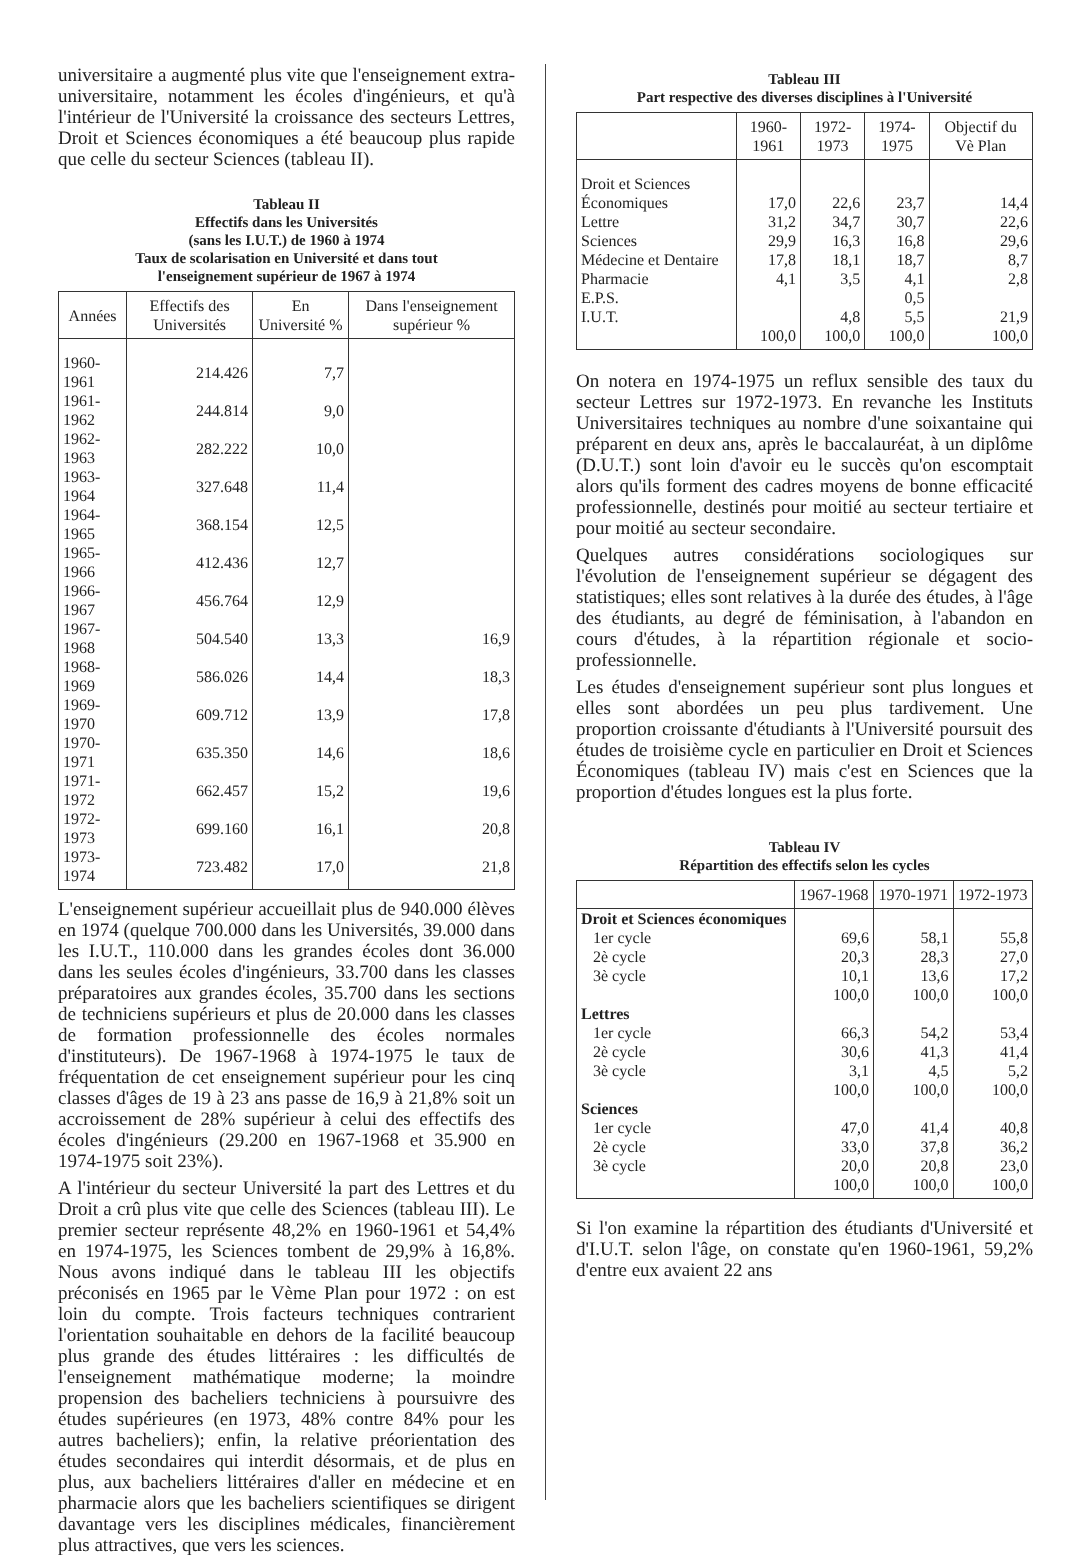universitaire a augmenté plus vite que l'enseignement extra-universitaire, notamment les écoles d'ingénieurs, et qu'à l'intérieur de l'Université la croissance des secteurs Lettres, Droit et Sciences économiques a été beaucoup plus rapide que celle du secteur Sciences (tableau II).
Tableau II
Effectifs dans les Universités
(sans les I.U.T.) de 1960 à 1974
Taux de scolarisation en Université et dans tout
l'enseignement supérieur de 1967 à 1974
| Années | Effectifs des Universités | En Université % | Dans l'enseignement supérieur % |
| --- | --- | --- | --- |
| 1960-1961 | 214.426 | 7,7 | |
| 1961-1962 | 244.814 | 9,0 | |
| 1962-1963 | 282.222 | 10,0 | |
| 1963-1964 | 327.648 | 11,4 | |
| 1964-1965 | 368.154 | 12,5 | |
| 1965-1966 | 412.436 | 12,7 | |
| 1966-1967 | 456.764 | 12,9 | |
| 1967-1968 | 504.540 | 13,3 | 16,9 |
| 1968-1969 | 586.026 | 14,4 | 18,3 |
| 1969-1970 | 609.712 | 13,9 | 17,8 |
| 1970-1971 | 635.350 | 14,6 | 18,6 |
| 1971-1972 | 662.457 | 15,2 | 19,6 |
| 1972-1973 | 699.160 | 16,1 | 20,8 |
| 1973-1974 | 723.482 | 17,0 | 21,8 |
L'enseignement supérieur accueillait plus de 940.000 élèves en 1974 (quelque 700.000 dans les Universités, 39.000 dans les I.U.T., 110.000 dans les grandes écoles dont 36.000 dans les seules écoles d'ingénieurs, 33.700 dans les classes préparatoires aux grandes écoles, 35.700 dans les sections de techniciens supérieurs et plus de 20.000 dans les classes de formation professionnelle des écoles normales d'instituteurs). De 1967-1968 à 1974-1975 le taux de fréquentation de cet enseignement supérieur pour les cinq classes d'âges de 19 à 23 ans passe de 16,9 à 21,8% soit un accroissement de 28% supérieur à celui des effectifs des écoles d'ingénieurs (29.200 en 1967-1968 et 35.900 en 1974-1975 soit 23%).
A l'intérieur du secteur Université la part des Lettres et du Droit a crû plus vite que celle des Sciences (tableau III). Le premier secteur représente 48,2% en 1960-1961 et 54,4% en 1974-1975, les Sciences tombent de 29,9% à 16,8%. Nous avons indiqué dans le tableau III les objectifs préconisés en 1965 par le Vème Plan pour 1972 : on est loin du compte. Trois facteurs techniques contrarient l'orientation souhaitable en dehors de la facilité beaucoup plus grande des études littéraires : les difficultés de l'enseignement mathématique moderne; la moindre propension des bacheliers techniciens à poursuivre des études supérieures (en 1973, 48% contre 84% pour les autres bacheliers); enfin, la relative préorientation des études secondaires qui interdit désormais, et de plus en plus, aux bacheliers littéraires d'aller en médecine et en pharmacie alors que les bacheliers scientifiques se dirigent davantage vers les disciplines médicales, financièrement plus attractives, que vers les sciences.
Tableau III
Part respective des diverses disciplines à l'Université
| | 1960-1961 | 1972-1973 | 1974-1975 | Objectif du Vè Plan |
| --- | --- | --- | --- | --- |
| Droit et Sciences Économiques | 17,0 | 22,6 | 23,7 | 14,4 |
| Lettre | 31,2 | 34,7 | 30,7 | 22,6 |
| Sciences | 29,9 | 16,3 | 16,8 | 29,6 |
| Médecine et Dentaire | 17,8 | 18,1 | 18,7 | 8,7 |
| Pharmacie | 4,1 | 3,5 | 4,1 | 2,8 |
| E.P.S. | | | 0,5 | |
| I.U.T. | | 4,8 | 5,5 | 21,9 |
| | 100,0 | 100,0 | 100,0 | 100,0 |
On notera en 1974-1975 un reflux sensible des taux du secteur Lettres sur 1972-1973. En revanche les Instituts Universitaires techniques au nombre d'une soixantaine qui préparent en deux ans, après le baccalauréat, à un diplôme (D.U.T.) sont loin d'avoir eu le succès qu'on escomptait alors qu'ils forment des cadres moyens de bonne efficacité professionnelle, destinés pour moitié au secteur tertiaire et pour moitié au secteur secondaire.
Quelques autres considérations sociologiques sur l'évolution de l'enseignement supérieur se dégagent des statistiques; elles sont relatives à la durée des études, à l'âge des étudiants, au degré de féminisation, à l'abandon en cours d'études, à la répartition régionale et socio-professionnelle.
Les études d'enseignement supérieur sont plus longues et elles sont abordées un peu plus tardivement. Une proportion croissante d'étudiants à l'Université poursuit des études de troisième cycle en particulier en Droit et Sciences Économiques (tableau IV) mais c'est en Sciences que la proportion d'études longues est la plus forte.
Tableau IV
Répartition des effectifs selon les cycles
| | 1967-1968 | 1970-1971 | 1972-1973 |
| --- | --- | --- | --- |
| Droit et Sciences économiques | | | |
| 1er cycle | 69,6 | 58,1 | 55,8 |
| 2è cycle | 20,3 | 28,3 | 27,0 |
| 3è cycle | 10,1 | 13,6 | 17,2 |
| | 100,0 | 100,0 | 100,0 |
| Lettres | | | |
| 1er cycle | 66,3 | 54,2 | 53,4 |
| 2è cycle | 30,6 | 41,3 | 41,4 |
| 3è cycle | 3,1 | 4,5 | 5,2 |
| | 100,0 | 100,0 | 100,0 |
| Sciences | | | |
| 1er cycle | 47,0 | 41,4 | 40,8 |
| 2è cycle | 33,0 | 37,8 | 36,2 |
| 3è cycle | 20,0 | 20,8 | 23,0 |
| | 100,0 | 100,0 | 100,0 |
Si l'on examine la répartition des étudiants d'Université et d'I.U.T. selon l'âge, on constate qu'en 1960-1961, 59,2% d'entre eux avaient 22 ans